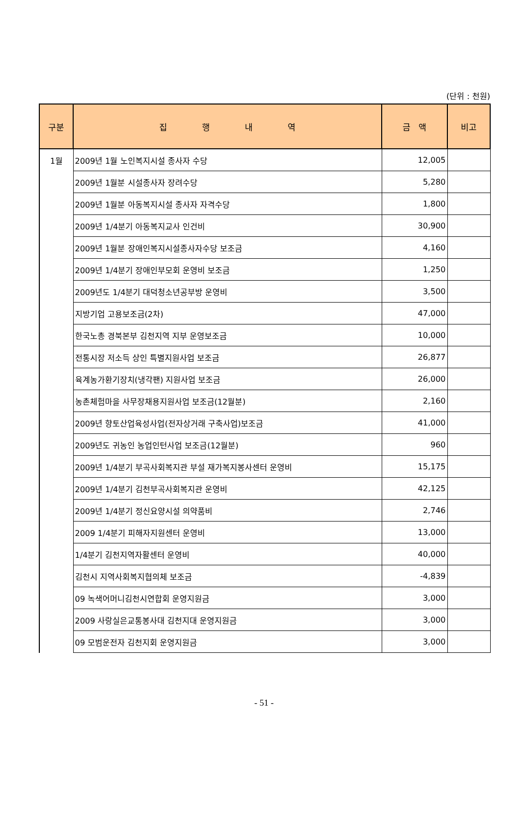(단위 : 천원)
| 구분 | 집 행 내 역 | 금 액 | 비고 |
| --- | --- | --- | --- |
| 1월 | 2009년 1월 노인복지시설 종사자 수당 | 12,005 | |
| | 2009년 1월분 시설종사자 장려수당 | 5,280 | |
| | 2009년 1월분 아동복지시설 종사자 자격수당 | 1,800 | |
| | 2009년 1/4분기 아동복지교사 인건비 | 30,900 | |
| | 2009년 1월분 장애인복지시설종사자수당 보조금 | 4,160 | |
| | 2009년 1/4분기 장애인부모회 운영비 보조금 | 1,250 | |
| | 2009년도 1/4분기 대덕청소년공부방 운영비 | 3,500 | |
| | 지방기업 고용보조금(2차) | 47,000 | |
| | 한국노총 경북본부 김천지역 지부 운영보조금 | 10,000 | |
| | 전통시장 저소득 상인 특별지원사업 보조금 | 26,877 | |
| | 육계농가환기장치(냉각팬) 지원사업 보조금 | 26,000 | |
| | 농촌체험마을 사무장채용지원사업 보조금(12월분) | 2,160 | |
| | 2009년 향토산업육성사업(전자상거래 구축사업)보조금 | 41,000 | |
| | 2009년도 귀농인 농업인턴사업 보조금(12월분) | 960 | |
| | 2009년 1/4분기 부곡사회복지관 부설 재가복지봉사센터 운영비 | 15,175 | |
| | 2009년 1/4분기 김천부곡사회복지관 운영비 | 42,125 | |
| | 2009년 1/4분기 정신요양시설 의약품비 | 2,746 | |
| | 2009 1/4분기 피해자지원센터 운영비 | 13,000 | |
| | 1/4분기 김천지역자활센터 운영비 | 40,000 | |
| | 김천시 지역사회복지협의체 보조금 | -4,839 | |
| | 09 녹색어머니김천시연합회 운영지원금 | 3,000 | |
| | 2009 사랑실은교통봉사대 김천지대 운영지원금 | 3,000 | |
| | 09 모범운전자 김천지회 운영지원금 | 3,000 | |
- 51 -